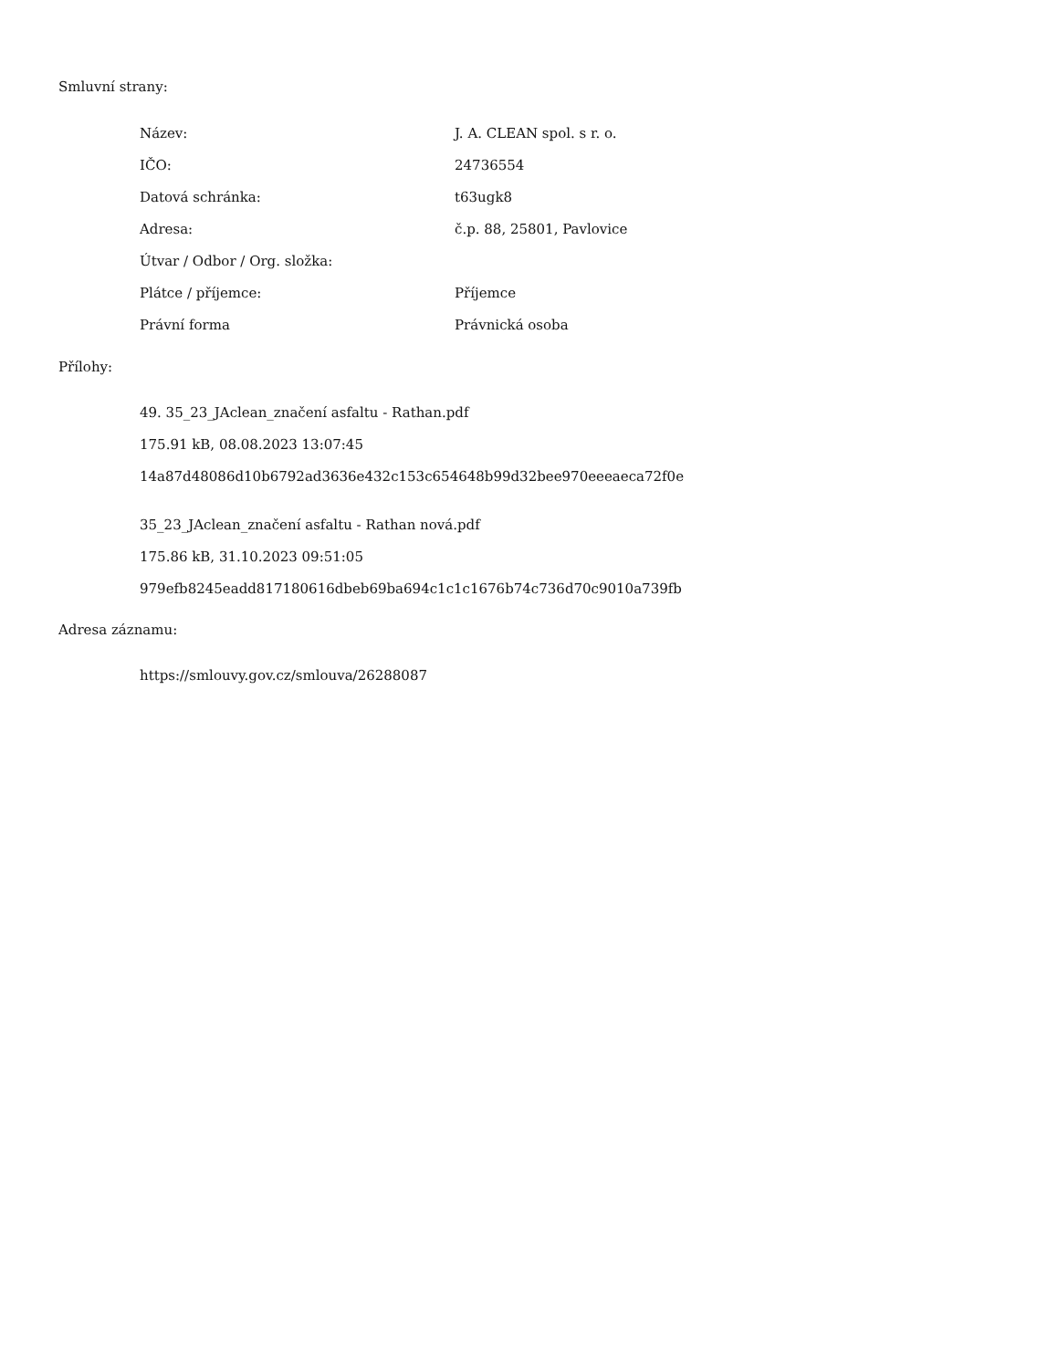Smluvní strany:
| Název: | J. A. CLEAN spol. s r. o. |
| IČO: | 24736554 |
| Datová schránka: | t63ugk8 |
| Adresa: | č.p. 88, 25801, Pavlovice |
| Útvar / Odbor / Org. složka: | |
| Plátce / příjemce: | Příjemce |
| Právní forma | Právnická osoba |
Přílohy:
49. 35_23_JAclean_značení asfaltu - Rathan.pdf
175.91 kB, 08.08.2023 13:07:45
14a87d48086d10b6792ad3636e432c153c654648b99d32bee970eeeaeca72f0e
35_23_JAclean_značení asfaltu - Rathan nová.pdf
175.86 kB, 31.10.2023 09:51:05
979efb8245eadd817180616dbeb69ba694c1c1c1676b74c736d70c9010a739fb
Adresa záznamu:
https://smlouvy.gov.cz/smlouva/26288087